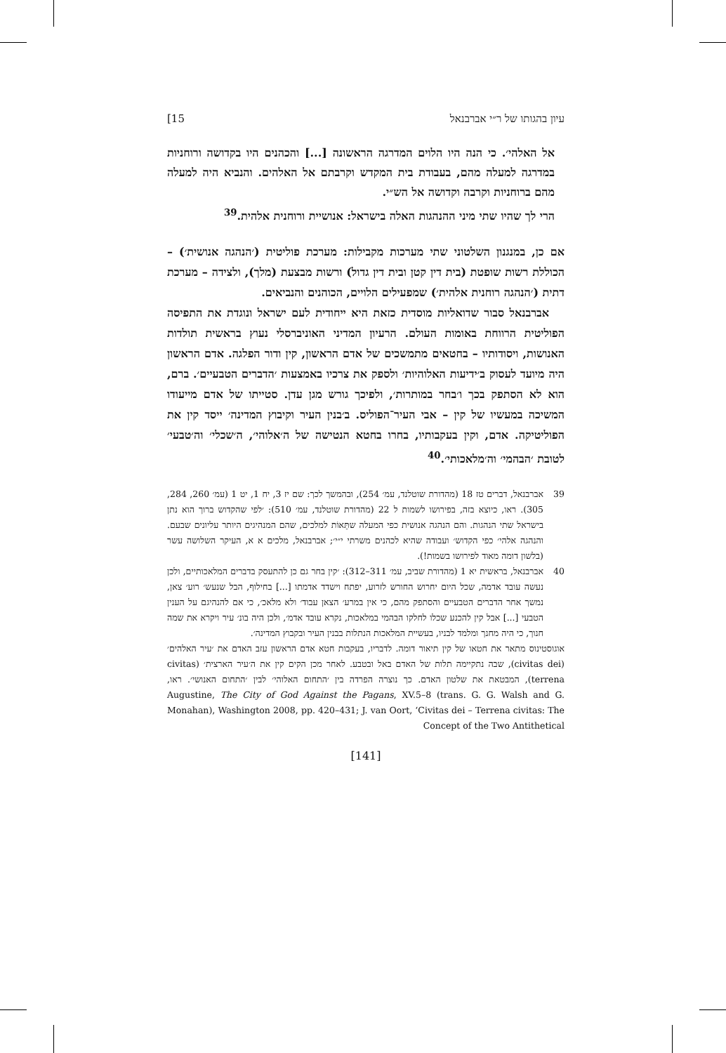עיון בהגותו של ר״י אברבנאל 15]
אל האלהי׳. כי הנה היו הלוים המדרגה הראשונה [...] והכהנים היו בקדושה ורוחניות במדרגה למעלה מהם, בעבודת בית המקדש וקרבתם אל האלהים. והנביא היה למעלה מהם ברוחניות וקרבה וקדושה אל הש״י.
הרי לך שהיו שתי מיני ההנהגות האלה בישראל: אנושיית ורוחנית אלהית.<sup>39</sup>
אם כן, במנגנון השלטוני שתי מערכות מקבילות: מערכת פוליטית (׳הנהגה אנושית׳) – הכוללת רשות שופטת (בית דין קטן ובית דין גדול) ורשות מבצעת (מלך), ולצידה – מערכת דתית (׳הנהגה רוחנית אלהית׳) שמפעילים הלויים, הכוהנים והנביאים.
אברבנאל סבור שדואליות מוסדית כזאת היא ייחודית לעם ישראל ונוגדת את התפיסה הפוליטית הרווחת באומות העולם. הרעיון המדיני האוניברסלי נעוץ בראשית תולדות האנושות, ויסודותיו – בחטאים מתמשכים של אדם הראשון, קין ודור הפלגה. אדם הראשון היה מיועד לעסוק ב׳ידיעות האלוהיות׳ ולספק את צרכיו באמצעות ׳הדברים הטבעיים׳. ברם, הוא לא הסתפק בכך ו׳בחר במותרות׳, ולפיכך גורש מגן עדן. סטייתו של אדם מייעודו המשיכה במעשיו של קין – אבי העיר־הפוליס. ב׳בנין העיר וקיבוץ המדינה׳ ייסד קין את הפוליטיקה. אדם, וקין בעקבותיו, בחרו בחטא הנטישה של ה׳אלוהי׳, ה׳שכלי׳ וה׳טבעי׳ לטובת ׳הבהמי׳ וה׳מלאכותי׳.<sup>40</sup>
39 אברבנאל, דברים טז 18 (מהדורת שוטלנד, עמ׳ 254), ובהמשך לכך: שם יז 3, יח 1, יט 1 (עמ׳ 260, 284, 305). ראו, כיוצא בזה, בפירושו לשמות ל 22 (מהדורת שוטלנד, עמ׳ 510): ׳לפי שהקדוש ברוך הוא נתן בישראל שתי הנהגות. והם הנהגה אנושית כפי המעלה שתֵּאוֹת למלכים, שהם המנהיגים היותר עליונים שבעם. והנהגה אלהי׳ כפי הקדוש׳ ועבודה שהיא לכהנים משרתי י״י׳; אברבנאל, מלכים א א, העיקר השלושה עשר (בלשון דומה מאוד לפירושו בשמות!).
40 אברבנאל, בראשית יא 1 (מהדורת שביב, עמ׳ 311–312): ׳קין בחר גם כן להתעסק בדברים המלאכותיים, ולכן נעשה עובד אדמה, שכל היום יחרוש החורש לזרוע, יפתח וישדד אדמתו [...] בחילוף, הבל שנעש׳ רוע׳ צאן, נמשך אחר הדברים הטבעיים והסתפק מהם, כי אין במרע׳ הצאן עבוד׳ ולא מלאכ׳, כי אם להנהיגם על הענין הטבעי [...] אבל קין להכנע שכלו לחלקו הבהמי במלאכות, נקרא עובד אדמ׳, ולכן היה בונ׳ עיר ויקרא את שמה חנוך, כי היה מחנך ומלמד לבניו, בעשיית המלאכות הנתלות בבנין העיר ובקבוץ המדינה׳.
אוגוסטינוס מתאר את חטאו של קין תיאור דומה. לדבריו, בעקבות חטא אדם הראשון עזב האדם את ׳עיר האלהים׳ (civitas dei), שבה נתקיימה תלות של האדם באל ובטבע. לאחר מכן הקים קין את ה׳עיר הארצית׳ (civitas terrena), המבטאת את שלטון האדם. כך נוצרה הפרדה בין ׳התחום האלוהי׳ לבין ׳התחום האנושי׳. ראו, Augustine, The City of God Against the Pagans, XV.5–8 (trans. G. G. Walsh and G. Monahan), Washington 2008, pp. 420–431; J. van Oort, ‘Civitas dei – Terrena civitas: The Concept of the Two Antithetical
[141]